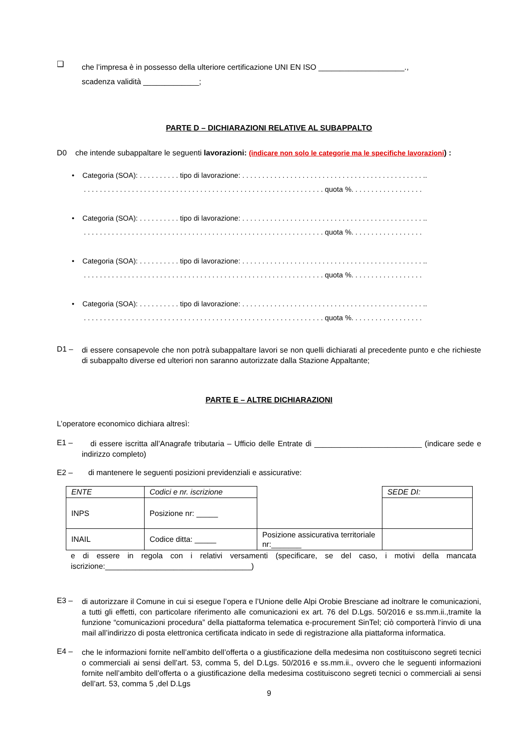❑
che l’impresa è in possesso della ulteriore certificazione UNI EN ISO ____________________.,
scadenza validità _____________;
PARTE D – DICHIARAZIONI RELATIVE AL SUBAPPALTO
D0 che intende subappaltare le seguenti lavorazioni: (indicare non solo le categorie ma le specifiche lavorazioni) :
• Categoria (SOA): . . . . . . . . . . tipo di lavorazione: . . . . . . . . . . . . . . . . . . . . . . . . . . . . . . . . . . . . . . . . . . . . . ..
. . . . . . . . . . . . . . . . . . . . . . . . . . . . . . . . . . . . . . . . . . . . . . . . . . . . . . . . . . . . quota %. . . . . . . . . . . . . . . . . .
• Categoria (SOA): . . . . . . . . . . tipo di lavorazione: . . . . . . . . . . . . . . . . . . . . . . . . . . . . . . . . . . . . . . . . . . . . . ..
. . . . . . . . . . . . . . . . . . . . . . . . . . . . . . . . . . . . . . . . . . . . . . . . . . . . . . . . . . . . quota %. . . . . . . . . . . . . . . . . .
• Categoria (SOA): . . . . . . . . . . tipo di lavorazione: . . . . . . . . . . . . . . . . . . . . . . . . . . . . . . . . . . . . . . . . . . . . . ..
. . . . . . . . . . . . . . . . . . . . . . . . . . . . . . . . . . . . . . . . . . . . . . . . . . . . . . . . . . . . quota %. . . . . . . . . . . . . . . . . .
• Categoria (SOA): . . . . . . . . . . tipo di lavorazione: . . . . . . . . . . . . . . . . . . . . . . . . . . . . . . . . . . . . . . . . . . . . . ..
. . . . . . . . . . . . . . . . . . . . . . . . . . . . . . . . . . . . . . . . . . . . . . . . . . . . . . . . . . . . quota %. . . . . . . . . . . . . . . . . .
D1 –
di essere consapevole che non potrà subappaltare lavori se non quelli dichiarati al precedente punto e che richieste di subappalto diverse ed ulteriori non saranno autorizzate dalla Stazione Appaltante;
PARTE E – ALTRE DICHIARAZIONI
L’operatore economico dichiara altresì:
E1 –
di essere iscritta all’Anagrafe tributaria – Ufficio delle Entrate di _________________________ (indicare sede e indirizzo completo)
E2 – di mantenere le seguenti posizioni previdenziali e assicurative:
| ENTE | Codici e nr. iscrizione | | SEDE DI: |
| INPS | Posizione nr: _____ | | |
| INAIL | Codice ditta: _____ | Posizione assicurativa territoriale nr:_______ | |
e di essere in regola con i relativi versamenti (specificare, se del caso, i motivi della mancata iscrizione:__________________________________)
E3 –
di autorizzare il Comune in cui si esegue l’opera e l’Unione delle Alpi Orobie Bresciane ad inoltrare le comunicazioni, a tutti gli effetti, con particolare riferimento alle comunicazioni ex art. 76 del D.Lgs. 50/2016 e ss.mm.ii.,tramite la funzione “comunicazioni procedura” della piattaforma telematica e-procurement SinTel; ciò comporterà l‘invio di una mail all’indirizzo di posta elettronica certificata indicato in sede di registrazione alla piattaforma informatica.
E4 –
che le informazioni fornite nell’ambito dell’offerta o a giustificazione della medesima non costituiscono segreti tecnici o commerciali ai sensi dell’art. 53, comma 5, del D.Lgs. 50/2016 e ss.mm.ii., ovvero che le seguenti informazioni fornite nell’ambito dell’offerta o a giustificazione della medesima costituiscono segreti tecnici o commerciali ai sensi dell’art. 53, comma 5 ,del D.Lgs
9